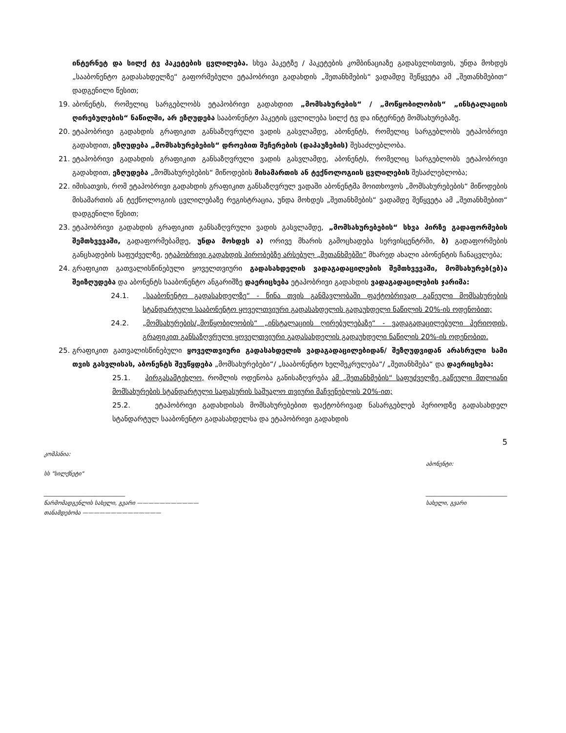ინტერნეტ და სილქ ტვ პაკეტების ცვლილება. სხვა პაკეტზე / პაკეტების კომბინაციაზე გადასვლისთვის, უნდა მოხდეს „სააბონენტო გადასახდელზე“ გაფორმებული ეტაპობრივი გადახდის „შეთანხმების“ ვადამდე შეწყვეტა ამ „შეთანხმებით“ დადგენილი წესით;
19. აბონენტს, რომელიც სარგებლობს ეტაპობრივი გადახდით „მომსახურების“ / „მოწყობილობის“ „ინსტალაციის ღირებულების“ ნაწილში, არ ეზღუდება სააბონენტო პაკეტის ცვლილება სილქ ტვ და ინტერნეტ მომსახურებაზე.
20. ეტაპობრივი გადახდის გრაფიკით განსაზღვრული ვადის გასვლამდე, აბონენტს, რომელიც სარგებლობს ეტაპობრივი გადახდით, ეზღუდება „მომსახურებების“ დროებით შეჩერების (დაპაუზების) შესაძლებლობა.
21. ეტაპობრივი გადახდის გრაფიკით განსაზღვრული ვადის გასვლამდე, აბონენტს, რომელიც სარგებლობს ეტაპობრივი გადახდით, ეზღუდება „მომსახურებების“ მიწოდების მისამართის ან ტექნოლოგიის ცვლილების შესაძლებლობა;
22. იმისათვის, რომ ეტაპობრივი გადახდის გრაფიკით განსაზღვრულ ვადაში აბონენტმა მოითხოვოს „მომსახურებების“ მიწოდების მისამართის ან ტექნოლოგიის ცვლილებაზე რეგისტრაცია, უნდა მოხდეს „შეთანხმების“ ვადამდე შეწყვეტა ამ „შეთანხმებით“ დადგენილი წესით;
23. ეტაპობრივი გადახდის გრაფიკით განსაზღვრული ვადის გასვლამდე, „მომსახურებების“ სხვა პირზე გადაფორმების შემთხვევაში, გადაფორმებამდე, უნდა მოხდეს ა) ორივე მხარის გამოცხადება სერვისცენტრში, ბ) გადაფორმების განცხადების საფუძველზე, ეტაპობრივი გადახდის პირობებზე არსებულ „შეთანხმებში“ მხარედ ახალი აბონენტის ჩანაცვლება;
24. გრაფიკით გათვალისწინებული ყოველთვიური გადასახდელის ვადაგადაცილების შემთხვევაში, მომსახურებ(ებ)ა შეიზღუდება და აბონენტს სააბონენტო ანგარიშზე დაერიცხება ეტაპობრივი გადახდის ვადაგადაცილების ჯარიმა:
24.1. „სააბონენტო გადასახდელზე“ - წინა თვის განმავლობაში ფაქტობრივად გაწეული მომსახურების სტანდარტული სააბონენტო ყოველთვიური გადასახდელის გადაუხდელი ნაწილის 20%-ის ოდენობით;
24.2. „მომსახურების/„მოწყობილობის“ „ინსტალაციის ღირებულებაზე“ - ვადაგადაცილებული პერიოდის, გრაფიკით განსაზღვრული ყოველთვიური გადასახდელის გადაუხდელი ნაწილის 20%-ის ოდენობით.
25. გრაფიკით გათვალისწინებული ყოველთვიური გადასახდელის ვადაგადაცილებიდან/ შეზღუდვიდან არასრული სამი თვის გასვლისას, აბონენტს შეუწყდება „მომსახურებები“/ „სააბონენტო ხელშეკრულება“/ „შეთანხმება“ და დაერიცხება:
25.1. პირგასამტეხლო, რომლის ოდენობა განისაზღვრება ამ „შეთანხმების“ საფუძველზე გაწეული მთლიანი მომსახურების სტანდარტული საფასურის საშუალო თვიური მაჩვენებლის 20%-ით;
25.2. ეტაპობრივი გადახდისას მომსახურებებით ფაქტობრივად ნასარგებლებ პერიოდზე გადასახდელ სტანდარტულ სააბონენტო გადასახდელსა და ეტაპობრივი გადახდის
5
კომპანია:
სს "სილქნეტი"
_____________________________
წარმომადგენლის სახელი, გვარი ———————————
თანამდებობა ——————————————
აბონენტი:
_____________________________
სახელი, გვარი